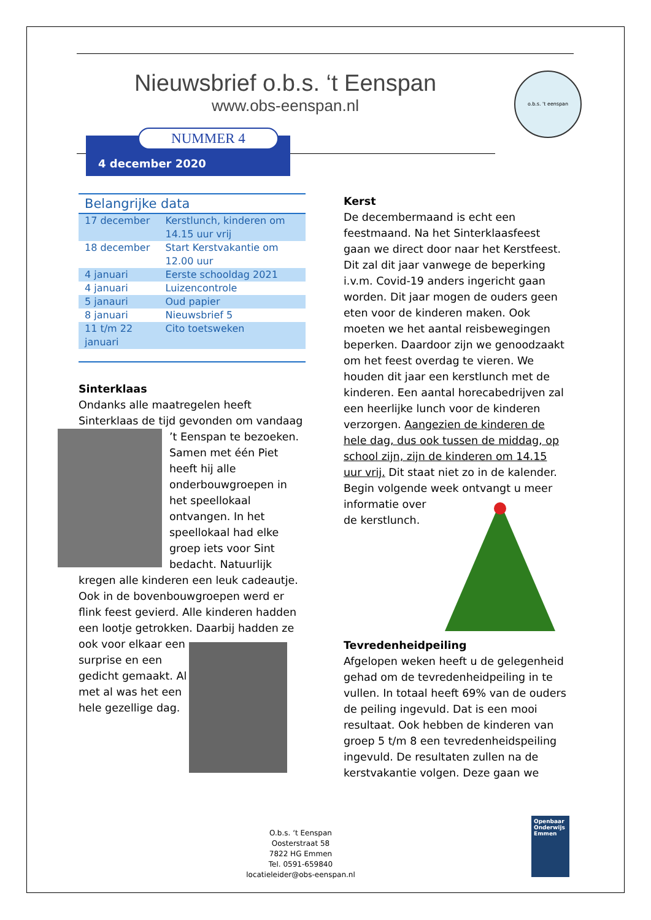Nieuwsbrief o.b.s. ‘t Eenspan
www.obs-eenspan.nl
o.b.s. 't eenspan
4 december 2020 NUMMER 4
| Belangrijke data | |
| --- | --- |
| 17 december | Kerstlunch, kinderen om 14.15 uur vrij |
| 18 december | Start Kerstvakantie om 12.00 uur |
| 4 januari | Eerste schooldag 2021 |
| 4 januari | Luizencontrole |
| 5 janauri | Oud papier |
| 8 januari | Nieuwsbrief 5 |
| 11 t/m 22 januari | Cito toetsweken |
Sinterklaas
Ondanks alle maatregelen heeft Sinterklaas de tijd gevonden om vandaag
’t Eenspan te bezoeken. Samen met één Piet heeft hij alle onderbouwgroepen in het speellokaal ontvangen. In het speellokaal had elke groep iets voor Sint bedacht. Natuurlijk kregen alle kinderen een leuk cadeautje.
Ook in de bovenbouwgroepen werd er flink feest gevierd. Alle kinderen hadden een lootje getrokken. Daarbij hadden ze
ook voor elkaar een surprise en een gedicht gemaakt. Al met al was het een hele gezellige dag.
Kerst
De decembermaand is echt een feestmaand. Na het Sinterklaasfeest gaan we direct door naar het Kerstfeest. Dit zal dit jaar vanwege de beperking i.v.m. Covid-19 anders ingericht gaan worden. Dit jaar mogen de ouders geen eten voor de kinderen maken. Ook moeten we het aantal reisbewegingen beperken. Daardoor zijn we genoodzaakt om het feest overdag te vieren. We houden dit jaar een kerstlunch met de kinderen. Een aantal horecabedrijven zal een heerlijke lunch voor de kinderen verzorgen. Aangezien de kinderen de hele dag, dus ook tussen de middag, op school zijn, zijn de kinderen om 14.15 uur vrij. Dit staat niet zo in de kalender. Begin volgende week ontvangt u meer informatie over de kerstlunch.
Tevredenheidpeiling
Afgelopen weken heeft u de gelegenheid gehad om de tevredenheidpeiling in te vullen. In totaal heeft 69% van de ouders de peiling ingevuld. Dat is een mooi resultaat. Ook hebben de kinderen van groep 5 t/m 8 een tevredenheidspeiling ingevuld. De resultaten zullen na de kerstvakantie volgen. Deze gaan we
O.b.s. ‘t Eenspan
Oosterstraat 58
7822 HG Emmen
Tel. 0591-659840
locatieleider@obs-eenspan.nl
Openbaar Onderwijs Emmen